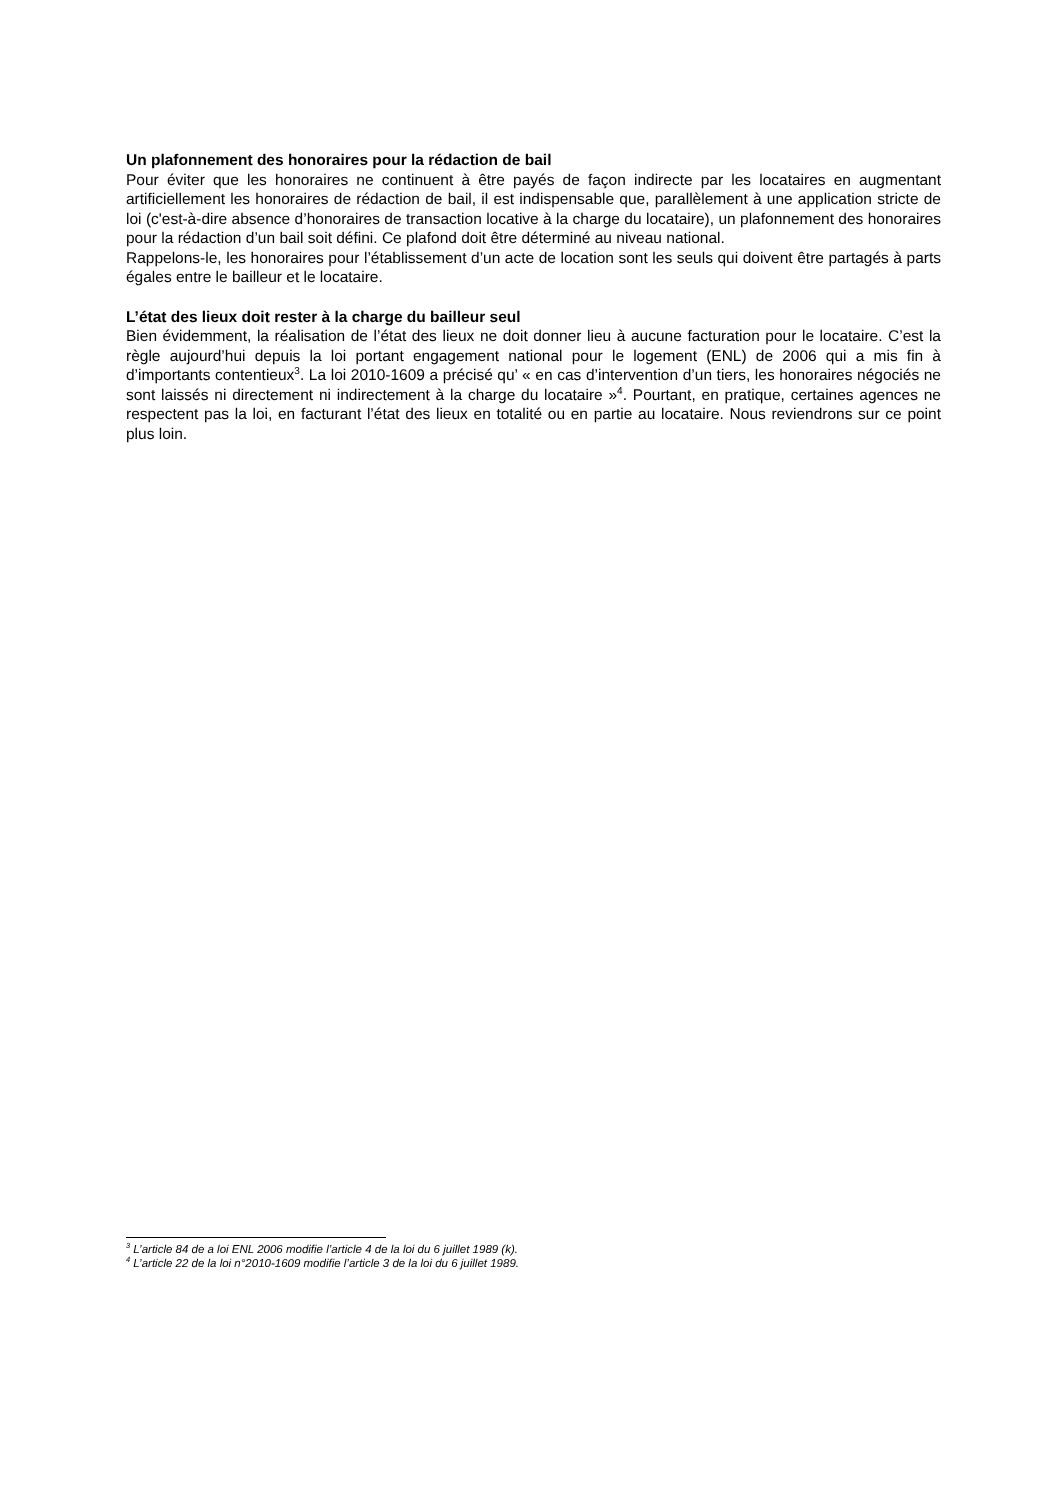Un plafonnement des honoraires pour la rédaction de bail
Pour éviter que les honoraires ne continuent à être payés de façon indirecte par les locataires en augmentant artificiellement les honoraires de rédaction de bail, il est indispensable que, parallèlement à une application stricte de loi (c'est-à-dire absence d’honoraires de transaction locative à la charge du locataire), un plafonnement des honoraires pour la rédaction d’un bail soit défini. Ce plafond doit être déterminé au niveau national.
Rappelons-le, les honoraires pour l’établissement d’un acte de location sont les seuls qui doivent être partagés à parts égales entre le bailleur et le locataire.
L’état des lieux doit rester à la charge du bailleur seul
Bien évidemment, la réalisation de l’état des lieux ne doit donner lieu à aucune facturation pour le locataire. C’est la règle aujourd’hui depuis la loi portant engagement national pour le logement (ENL) de 2006 qui a mis fin à d’importants contentieux<sup>3</sup>. La loi 2010-1609 a précisé qu’ « en cas d’intervention d’un tiers, les honoraires négociés ne sont laissés ni directement ni indirectement à la charge du locataire »<sup>4</sup>. Pourtant, en pratique, certaines agences ne respectent pas la loi, en facturant l’état des lieux en totalité ou en partie au locataire. Nous reviendrons sur ce point plus loin.
<sup>3</sup> L’article 84 de a loi ENL 2006 modifie l’article 4 de la loi du 6 juillet 1989 (k).
<sup>4</sup> L’article 22 de la loi n°2010-1609 modifie l’article 3 de la loi du 6 juillet 1989.